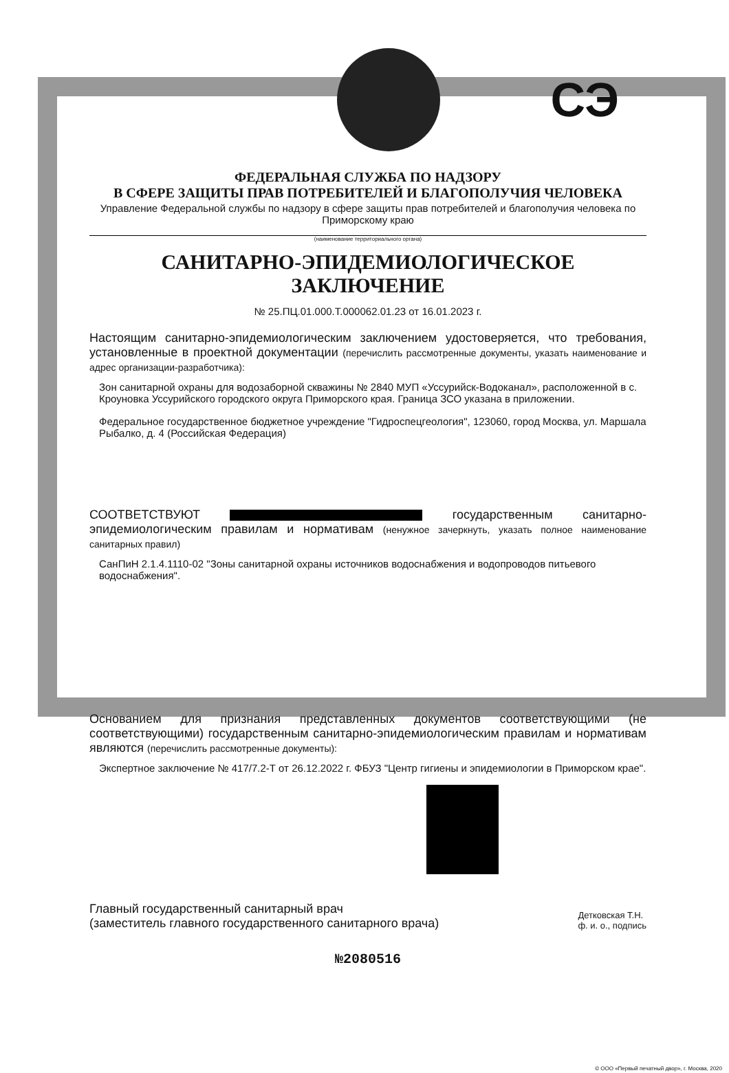СЭ
ФЕДЕРАЛЬНАЯ СЛУЖБА ПО НАДЗОРУ
В СФЕРЕ ЗАЩИТЫ ПРАВ ПОТРЕБИТЕЛЕЙ И БЛАГОПОЛУЧИЯ ЧЕЛОВЕКА
Управление Федеральной службы по надзору в сфере защиты прав потребителей и благополучия человека по Приморскому краю
(наименование территориального органа)
САНИТАРНО-ЭПИДЕМИОЛОГИЧЕСКОЕ ЗАКЛЮЧЕНИЕ
№ 25.ПЦ.01.000.Т.000062.01.23 от 16.01.2023 г.
Настоящим санитарно-эпидемиологическим заключением удостоверяется, что требования, установленные в проектной документации (перечислить рассмотренные документы, указать наименование и адрес организации-разработчика):
Зон санитарной охраны для водозаборной скважины № 2840 МУП «Уссурийск-Водоканал», расположенной в с. Кроуновка Уссурийского городского округа Приморского края. Граница ЗСО указана в приложении.
Федеральное государственное бюджетное учреждение "Гидроспецгеология", 123060, город Москва, ул. Маршала Рыбалко, д. 4 (Российская Федерация)
СООТВЕТСТВУЮТ государственным санитарно-эпидемиологическим правилам и нормативам (ненужное зачеркнуть, указать полное наименование санитарных правил)
СанПиН 2.1.4.1110-02 "Зоны санитарной охраны источников водоснабжения и водопроводов питьевого водоснабжения".
Основанием для признания представленных документов соответствующими (не соответствующими) государственным санитарно-эпидемиологическим правилам и нормативам являются (перечислить рассмотренные документы):
Экспертное заключение № 417/7.2-Т от 26.12.2022 г. ФБУЗ "Центр гигиены и эпидемиологии в Приморском крае".
Главный государственный санитарный врач
(заместитель главного государственного санитарного врача)
Детковская Т.Н.
ф. и. о., подпись
№2080516
© ООО «Первый печатный двор», г. Москва, 2020